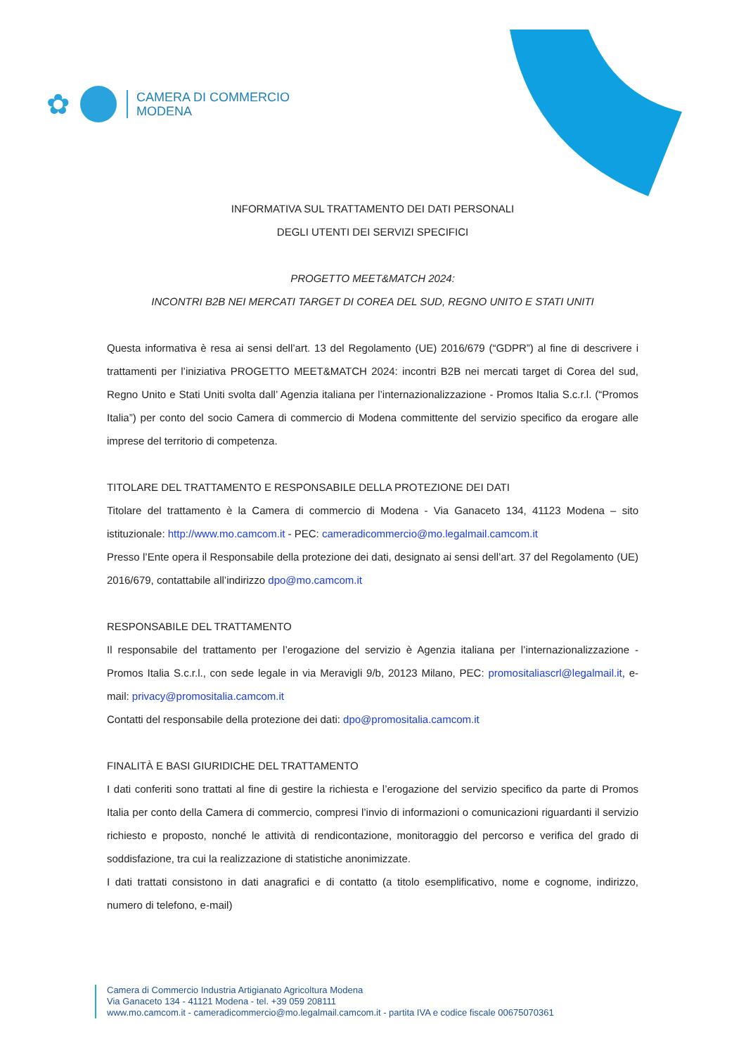✿
CAMERA DI COMMERCIO
MODENA
INFORMATIVA SUL TRATTAMENTO DEI DATI PERSONALI
DEGLI UTENTI DEI SERVIZI SPECIFICI
PROGETTO MEET&MATCH 2024:
INCONTRI B2B NEI MERCATI TARGET DI COREA DEL SUD, REGNO UNITO E STATI UNITI
Questa informativa è resa ai sensi dell’art. 13 del Regolamento (UE) 2016/679 (“GDPR”) al fine di descrivere i trattamenti per l’iniziativa PROGETTO MEET&MATCH 2024: incontri B2B nei mercati target di Corea del sud, Regno Unito e Stati Uniti svolta dall’ Agenzia italiana per l’internazionalizzazione - Promos Italia S.c.r.l. (“Promos Italia”) per conto del socio Camera di commercio di Modena committente del servizio specifico da erogare alle imprese del territorio di competenza.
TITOLARE DEL TRATTAMENTO E RESPONSABILE DELLA PROTEZIONE DEI DATI
Titolare del trattamento è la Camera di commercio di Modena - Via Ganaceto 134, 41123 Modena – sito istituzionale: http://www.mo.camcom.it - PEC: cameradicommercio@mo.legalmail.camcom.it
Presso l’Ente opera il Responsabile della protezione dei dati, designato ai sensi dell’art. 37 del Regolamento (UE) 2016/679, contattabile all’indirizzo dpo@mo.camcom.it
RESPONSABILE DEL TRATTAMENTO
Il responsabile del trattamento per l’erogazione del servizio è Agenzia italiana per l’internazionalizzazione - Promos Italia S.c.r.l., con sede legale in via Meravigli 9/b, 20123 Milano, PEC: promositaliascrl@legalmail.it, e-mail: privacy@promositalia.camcom.it
Contatti del responsabile della protezione dei dati: dpo@promositalia.camcom.it
FINALITÀ E BASI GIURIDICHE DEL TRATTAMENTO
I dati conferiti sono trattati al fine di gestire la richiesta e l’erogazione del servizio specifico da parte di Promos Italia per conto della Camera di commercio, compresi l’invio di informazioni o comunicazioni riguardanti il servizio richiesto e proposto, nonché le attività di rendicontazione, monitoraggio del percorso e verifica del grado di soddisfazione, tra cui la realizzazione di statistiche anonimizzate.
I dati trattati consistono in dati anagrafici e di contatto (a titolo esemplificativo, nome e cognome, indirizzo, numero di telefono, e-mail)
Camera di Commercio Industria Artigianato Agricoltura Modena
Via Ganaceto 134 - 41121 Modena - tel. +39 059 208111
www.mo.camcom.it - cameradicommercio@mo.legalmail.camcom.it - partita IVA e codice fiscale 00675070361